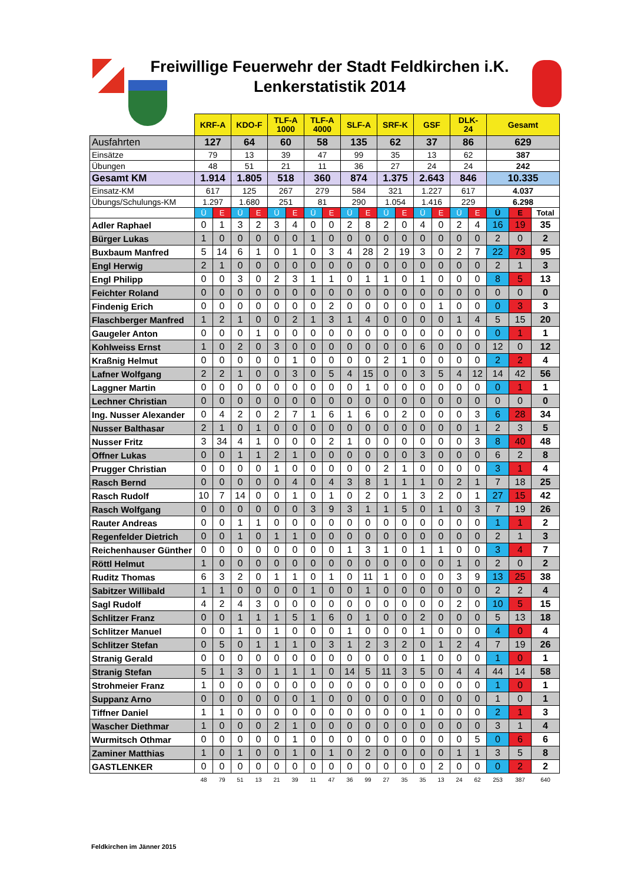Freiwillige Feuerwehr der Stadt Feldkirchen i.K.
Lenkerstatistik 2014
| | KRF-A | | KDO-F | | TLF-A 1000 | | TLF-A 4000 | | SLF-A | | SRF-K | | GSF | | DLK- 24 | | Gesamt | | |
| Ausfahrten | 127 | | 64 | | 60 | | 58 | | 135 | | 62 | | 37 | | 86 | | 629 | | |
| Einsätze | 79 | | 13 | | 39 | | 47 | | 99 | | 35 | | 13 | | 62 | | 387 | | |
| Übungen | 48 | | 51 | | 21 | | 11 | | 36 | | 27 | | 24 | | 24 | | 242 | | |
| Gesamt KM | 1.914 | | 1.805 | | 518 | | 360 | | 874 | | 1.375 | | 2.643 | | 846 | | 10.335 | | |
| Einsatz-KM | 617 | | 125 | | 267 | | 279 | | 584 | | 321 | | 1.227 | | 617 | | 4.037 | | |
| Übungs/Schulungs-KM | 1.297 | | 1.680 | | 251 | | 81 | | 290 | | 1.054 | | 1.416 | | 229 | | 6.298 | | |
| | Ü | E | Ü | E | Ü | E | Ü | E | Ü | E | Ü | E | Ü | E | Ü | E | Ü | E | Total |
| Adler Raphael | 0 | 1 | 3 | 2 | 3 | 4 | 0 | 0 | 2 | 8 | 2 | 0 | 4 | 0 | 2 | 4 | 16 | 19 | 35 |
| Bürger Lukas | 1 | 0 | 0 | 0 | 0 | 0 | 1 | 0 | 0 | 0 | 0 | 0 | 0 | 0 | 0 | 0 | 2 | 0 | 2 |
| Buxbaum Manfred | 5 | 14 | 6 | 1 | 0 | 1 | 0 | 3 | 4 | 28 | 2 | 19 | 3 | 0 | 2 | 7 | 22 | 73 | 95 |
| Engl Herwig | 2 | 1 | 0 | 0 | 0 | 0 | 0 | 0 | 0 | 0 | 0 | 0 | 0 | 0 | 0 | 0 | 2 | 1 | 3 |
| Engl Philipp | 0 | 0 | 3 | 0 | 2 | 3 | 1 | 1 | 0 | 1 | 1 | 0 | 1 | 0 | 0 | 0 | 8 | 5 | 13 |
| Feichter Roland | 0 | 0 | 0 | 0 | 0 | 0 | 0 | 0 | 0 | 0 | 0 | 0 | 0 | 0 | 0 | 0 | 0 | 0 | 0 |
| Findenig Erich | 0 | 0 | 0 | 0 | 0 | 0 | 0 | 2 | 0 | 0 | 0 | 0 | 0 | 1 | 0 | 0 | 0 | 3 | 3 |
| Flaschberger Manfred | 1 | 2 | 1 | 0 | 0 | 2 | 1 | 3 | 1 | 4 | 0 | 0 | 0 | 0 | 1 | 4 | 5 | 15 | 20 |
| Gaugeler Anton | 0 | 0 | 0 | 1 | 0 | 0 | 0 | 0 | 0 | 0 | 0 | 0 | 0 | 0 | 0 | 0 | 0 | 1 | 1 |
| Kohlweiss Ernst | 1 | 0 | 2 | 0 | 3 | 0 | 0 | 0 | 0 | 0 | 0 | 0 | 6 | 0 | 0 | 0 | 12 | 0 | 12 |
| Kraßnig Helmut | 0 | 0 | 0 | 0 | 0 | 1 | 0 | 0 | 0 | 0 | 2 | 1 | 0 | 0 | 0 | 0 | 2 | 2 | 4 |
| Lafner Wolfgang | 2 | 2 | 1 | 0 | 0 | 3 | 0 | 5 | 4 | 15 | 0 | 0 | 3 | 5 | 4 | 12 | 14 | 42 | 56 |
| Laggner Martin | 0 | 0 | 0 | 0 | 0 | 0 | 0 | 0 | 0 | 1 | 0 | 0 | 0 | 0 | 0 | 0 | 0 | 1 | 1 |
| Lechner Christian | 0 | 0 | 0 | 0 | 0 | 0 | 0 | 0 | 0 | 0 | 0 | 0 | 0 | 0 | 0 | 0 | 0 | 0 | 0 |
| Ing. Nusser Alexander | 0 | 4 | 2 | 0 | 2 | 7 | 1 | 6 | 1 | 6 | 0 | 2 | 0 | 0 | 0 | 3 | 6 | 28 | 34 |
| Nusser Balthasar | 2 | 1 | 0 | 1 | 0 | 0 | 0 | 0 | 0 | 0 | 0 | 0 | 0 | 0 | 0 | 1 | 2 | 3 | 5 |
| Nusser Fritz | 3 | 34 | 4 | 1 | 0 | 0 | 0 | 2 | 1 | 0 | 0 | 0 | 0 | 0 | 0 | 3 | 8 | 40 | 48 |
| Offner Lukas | 0 | 0 | 1 | 1 | 2 | 1 | 0 | 0 | 0 | 0 | 0 | 0 | 3 | 0 | 0 | 0 | 6 | 2 | 8 |
| Prugger Christian | 0 | 0 | 0 | 0 | 1 | 0 | 0 | 0 | 0 | 0 | 2 | 1 | 0 | 0 | 0 | 0 | 3 | 1 | 4 |
| Rasch Bernd | 0 | 0 | 0 | 0 | 0 | 4 | 0 | 4 | 3 | 8 | 1 | 1 | 1 | 0 | 2 | 1 | 7 | 18 | 25 |
| Rasch Rudolf | 10 | 7 | 14 | 0 | 0 | 1 | 0 | 1 | 0 | 2 | 0 | 1 | 3 | 2 | 0 | 1 | 27 | 15 | 42 |
| Rasch Wolfgang | 0 | 0 | 0 | 0 | 0 | 0 | 3 | 9 | 3 | 1 | 1 | 5 | 0 | 1 | 0 | 3 | 7 | 19 | 26 |
| Rauter Andreas | 0 | 0 | 1 | 1 | 0 | 0 | 0 | 0 | 0 | 0 | 0 | 0 | 0 | 0 | 0 | 0 | 1 | 1 | 2 |
| Regenfelder Dietrich | 0 | 0 | 1 | 0 | 1 | 1 | 0 | 0 | 0 | 0 | 0 | 0 | 0 | 0 | 0 | 0 | 2 | 1 | 3 |
| Reichenhauser Günther | 0 | 0 | 0 | 0 | 0 | 0 | 0 | 0 | 1 | 3 | 1 | 0 | 1 | 1 | 0 | 0 | 3 | 4 | 7 |
| Röttl Helmut | 1 | 0 | 0 | 0 | 0 | 0 | 0 | 0 | 0 | 0 | 0 | 0 | 0 | 0 | 1 | 0 | 2 | 0 | 2 |
| Ruditz Thomas | 6 | 3 | 2 | 0 | 1 | 1 | 0 | 1 | 0 | 11 | 1 | 0 | 0 | 0 | 3 | 9 | 13 | 25 | 38 |
| Sabitzer Willibald | 1 | 1 | 0 | 0 | 0 | 0 | 1 | 0 | 0 | 1 | 0 | 0 | 0 | 0 | 0 | 0 | 2 | 2 | 4 |
| Sagl Rudolf | 4 | 2 | 4 | 3 | 0 | 0 | 0 | 0 | 0 | 0 | 0 | 0 | 0 | 0 | 2 | 0 | 10 | 5 | 15 |
| Schlitzer Franz | 0 | 0 | 1 | 1 | 1 | 5 | 1 | 6 | 0 | 1 | 0 | 0 | 2 | 0 | 0 | 0 | 5 | 13 | 18 |
| Schlitzer Manuel | 0 | 0 | 1 | 0 | 1 | 0 | 0 | 0 | 1 | 0 | 0 | 0 | 1 | 0 | 0 | 0 | 4 | 0 | 4 |
| Schlitzer Stefan | 0 | 5 | 0 | 1 | 1 | 1 | 0 | 3 | 1 | 2 | 3 | 2 | 0 | 1 | 2 | 4 | 7 | 19 | 26 |
| Stranig Gerald | 0 | 0 | 0 | 0 | 0 | 0 | 0 | 0 | 0 | 0 | 0 | 0 | 1 | 0 | 0 | 0 | 1 | 0 | 1 |
| Stranig Stefan | 5 | 1 | 3 | 0 | 1 | 1 | 1 | 0 | 14 | 5 | 11 | 3 | 5 | 0 | 4 | 4 | 44 | 14 | 58 |
| Strohmeier Franz | 1 | 0 | 0 | 0 | 0 | 0 | 0 | 0 | 0 | 0 | 0 | 0 | 0 | 0 | 0 | 0 | 1 | 0 | 1 |
| Suppanz Arno | 0 | 0 | 0 | 0 | 0 | 0 | 1 | 0 | 0 | 0 | 0 | 0 | 0 | 0 | 0 | 0 | 1 | 0 | 1 |
| Tiffner Daniel | 1 | 1 | 0 | 0 | 0 | 0 | 0 | 0 | 0 | 0 | 0 | 0 | 1 | 0 | 0 | 0 | 2 | 1 | 3 |
| Wascher Diethmar | 1 | 0 | 0 | 0 | 2 | 1 | 0 | 0 | 0 | 0 | 0 | 0 | 0 | 0 | 0 | 0 | 3 | 1 | 4 |
| Wurmitsch Othmar | 0 | 0 | 0 | 0 | 0 | 1 | 0 | 0 | 0 | 0 | 0 | 0 | 0 | 0 | 0 | 5 | 0 | 6 | 6 |
| Zaminer Matthias | 1 | 0 | 1 | 0 | 0 | 1 | 0 | 1 | 0 | 2 | 0 | 0 | 0 | 0 | 1 | 1 | 3 | 5 | 8 |
| GASTLENKER | 0 | 0 | 0 | 0 | 0 | 0 | 0 | 0 | 0 | 0 | 0 | 0 | 0 | 2 | 0 | 0 | 0 | 2 | 2 |
| | 48 | 79 | 51 | 13 | 21 | 39 | 11 | 47 | 36 | 99 | 27 | 35 | 35 | 13 | 24 | 62 | 253 | 387 | 640 |
Feldkirchen im Jänner 2015